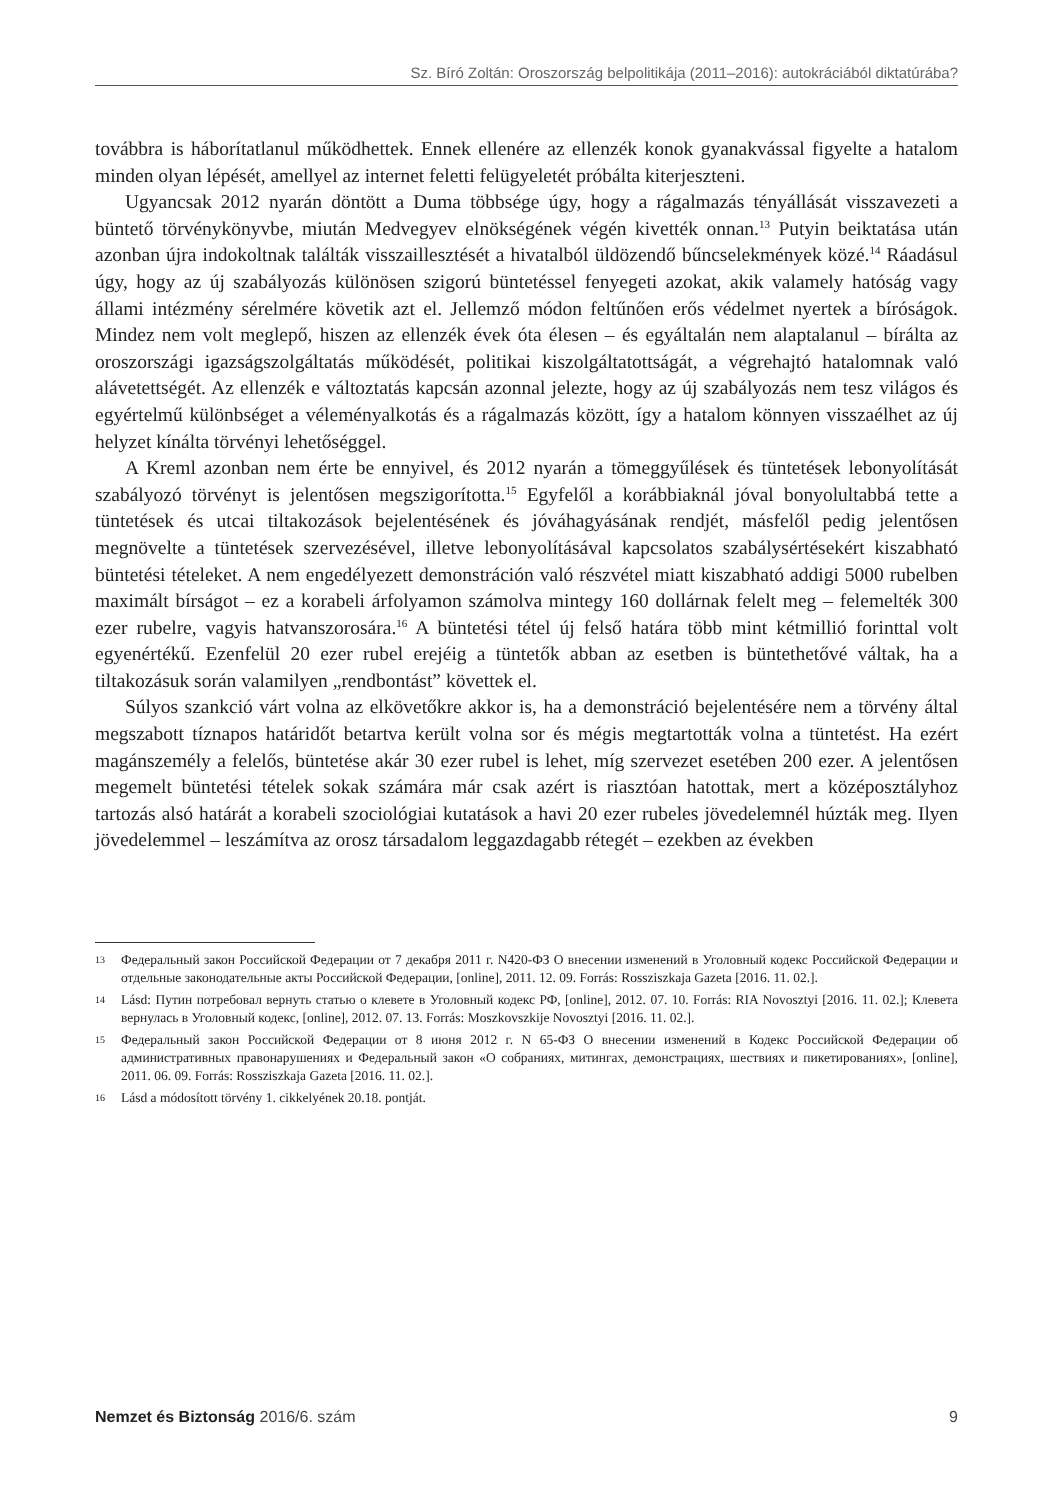Sz. Bíró Zoltán: Oroszország belpolitikája (2011–2016): autokráciából diktatúrába?
továbbra is háborítatlanul működhettek. Ennek ellenére az ellenzék konok gyanakvással figyelte a hatalom minden olyan lépését, amellyel az internet feletti felügyeletét próbálta kiterjeszteni.
Ugyancsak 2012 nyarán döntött a Duma többsége úgy, hogy a rágalmazás tényállását visszavezeti a büntető törvénykönyvbe, miután Medvegyev elnökségének végén kivették onnan.<sup>13</sup> Putyin beiktatása után azonban újra indokoltnak találták visszaillesztését a hivatalból üldözendő bűncselekmények közé.<sup>14</sup> Ráadásul úgy, hogy az új szabályozás különösen szigorú büntetéssel fenyegeti azokat, akik valamely hatóság vagy állami intézmény sérelmére követik azt el. Jellemző módon feltűnően erős védelmet nyertek a bíróságok. Mindez nem volt meglepő, hiszen az ellenzék évek óta élesen – és egyáltalán nem alaptalanul – bírálta az oroszországi igazságszolgáltatás működését, politikai kiszolgáltatottságát, a végrehajtó hatalomnak való alávetettségét. Az ellenzék e változtatás kapcsán azonnal jelezte, hogy az új szabályozás nem tesz világos és egyértelmű különbséget a véleményalkotás és a rágalmazás között, így a hatalom könnyen visszaélhet az új helyzet kínálta törvényi lehetőséggel.
A Kreml azonban nem érte be ennyivel, és 2012 nyarán a tömeggyűlések és tüntetések lebonyolítását szabályozó törvényt is jelentősen megszigorította.<sup>15</sup> Egyfelől a korábbiaknál jóval bonyolultabbá tette a tüntetések és utcai tiltakozások bejelentésének és jóváhagyásának rendjét, másfelől pedig jelentősen megnövelte a tüntetések szervezésével, illetve lebonyolításával kapcsolatos szabálysértésekért kiszabható büntetési tételeket. A nem engedélyezett demonstráción való részvétel miatt kiszabható addigi 5000 rubelben maximált bírságot – ez a korabeli árfolyamon számolva mintegy 160 dollárnak felelt meg – felemelték 300 ezer rubelre, vagyis hatvanszorosára.<sup>16</sup> A büntetési tétel új felső határa több mint kétmillió forinttal volt egyenértékű. Ezenfelül 20 ezer rubel erejéig a tüntetők abban az esetben is büntethetővé váltak, ha a tiltakozásuk során valamilyen „rendbontást” követtek el.
Súlyos szankció várt volna az elkövetőkre akkor is, ha a demonstráció bejelentésére nem a törvény által megszabott tíznapos határidőt betartva került volna sor és mégis megtartották volna a tüntetést. Ha ezért magánszemély a felelős, büntetése akár 30 ezer rubel is lehet, míg szervezet esetében 200 ezer. A jelentősen megemelt büntetési tételek sokak számára már csak azért is riasztóan hatottak, mert a középosztályhoz tartozás alsó határát a korabeli szociológiai kutatások a havi 20 ezer rubeles jövedelemnél húzták meg. Ilyen jövedelemmel – leszámítva az orosz társadalom leggazdagabb rétegét – ezekben az években
13 Федеральный закон Российской Федерации от 7 декабря 2011 г. N420-ФЗ О внесении изменений в Уголовный кодекс Российской Федерации и отдельные законодательные акты Российской Федерации, [online], 2011. 12. 09. Forrás: Rossziszkaja Gazeta [2016. 11. 02.].
14 Lásd: Путин потребовал вернуть статью о клевете в Уголовный кодекс РФ, [online], 2012. 07. 10. Forrás: RIA Novosztyi [2016. 11. 02.]; Клевета вернулась в Уголовный кодекс, [online], 2012. 07. 13. Forrás: Moszkovszkije Novosztyi [2016. 11. 02.].
15 Федеральный закон Российской Федерации от 8 июня 2012 г. N 65-ФЗ О внесении изменений в Кодекс Российской Федерации об административных правонарушениях и Федеральный закон «О собраниях, митингах, демонстрациях, шествиях и пикетированиях», [online], 2011. 06. 09. Forrás: Rossziszkaja Gazeta [2016. 11. 02.].
16 Lásd a módosított törvény 1. cikkelyének 20.18. pontját.
Nemzet és Biztonság 2016/6. szám 9